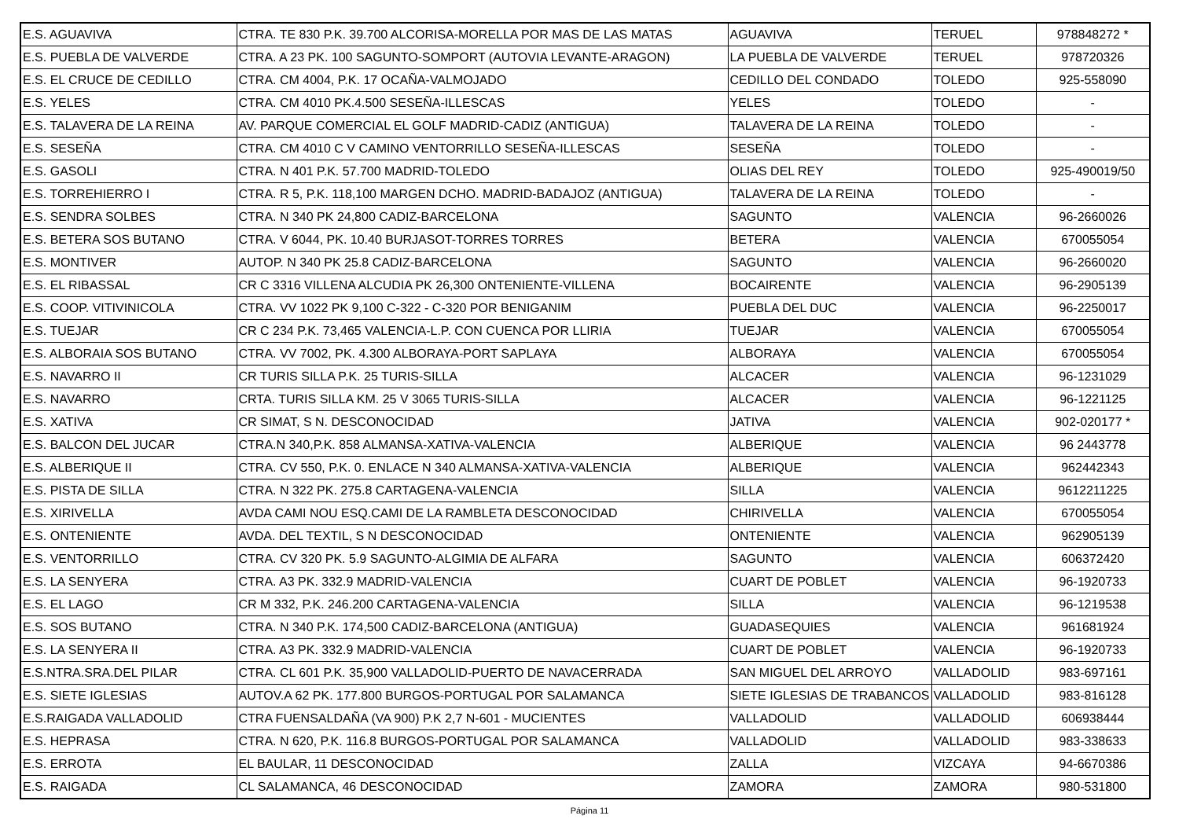| E.S. AGUAVIVA | CTRA. TE 830 P.K. 39.700 ALCORISA-MORELLA POR MAS DE LAS MATAS | AGUAVIVA | TERUEL | 978848272 * |
| E.S. PUEBLA DE VALVERDE | CTRA. A 23 PK. 100 SAGUNTO-SOMPORT (AUTOVIA LEVANTE-ARAGON) | LA PUEBLA DE VALVERDE | TERUEL | 978720326 |
| E.S. EL CRUCE DE CEDILLO | CTRA. CM 4004, P.K. 17 OCAÑA-VALMOJADO | CEDILLO DEL CONDADO | TOLEDO | 925-558090 |
| E.S. YELES | CTRA. CM 4010 PK.4.500 SESEÑA-ILLESCAS | YELES | TOLEDO | - |
| E.S. TALAVERA DE LA REINA | AV. PARQUE COMERCIAL EL GOLF MADRID-CADIZ (ANTIGUA) | TALAVERA DE LA REINA | TOLEDO | - |
| E.S. SESEÑA | CTRA. CM 4010 C V CAMINO VENTORRILLO SESEÑA-ILLESCAS | SESEÑA | TOLEDO | - |
| E.S. GASOLI | CTRA. N 401 P.K. 57.700 MADRID-TOLEDO | OLIAS DEL REY | TOLEDO | 925-490019/50 |
| E.S. TORREHIERRO I | CTRA. R 5, P.K. 118,100 MARGEN DCHO. MADRID-BADAJOZ (ANTIGUA) | TALAVERA DE LA REINA | TOLEDO | - |
| E.S. SENDRA SOLBES | CTRA. N 340 PK 24,800 CADIZ-BARCELONA | SAGUNTO | VALENCIA | 96-2660026 |
| E.S. BETERA SOS BUTANO | CTRA. V 6044, PK. 10.40 BURJASOT-TORRES TORRES | BETERA | VALENCIA | 670055054 |
| E.S. MONTIVER | AUTOP. N 340 PK 25.8 CADIZ-BARCELONA | SAGUNTO | VALENCIA | 96-2660020 |
| E.S. EL RIBASSAL | CR C 3316 VILLENA ALCUDIA PK 26,300 ONTENIENTE-VILLENA | BOCAIRENTE | VALENCIA | 96-2905139 |
| E.S. COOP. VITIVINICOLA | CTRA. VV 1022 PK 9,100 C-322 - C-320 POR BENIGANIM | PUEBLA DEL DUC | VALENCIA | 96-2250017 |
| E.S. TUEJAR | CR C 234 P.K. 73,465 VALENCIA-L.P. CON CUENCA POR LLIRIA | TUEJAR | VALENCIA | 670055054 |
| E.S. ALBORAIA SOS BUTANO | CTRA. VV 7002, PK. 4.300 ALBORAYA-PORT SAPLAYA | ALBORAYA | VALENCIA | 670055054 |
| E.S. NAVARRO II | CR TURIS SILLA P.K. 25 TURIS-SILLA | ALCACER | VALENCIA | 96-1231029 |
| E.S. NAVARRO | CRTA. TURIS SILLA KM. 25 V 3065 TURIS-SILLA | ALCACER | VALENCIA | 96-1221125 |
| E.S. XATIVA | CR SIMAT, S N. DESCONOCIDAD | JATIVA | VALENCIA | 902-020177 * |
| E.S. BALCON DEL JUCAR | CTRA.N 340,P.K. 858 ALMANSA-XATIVA-VALENCIA | ALBERIQUE | VALENCIA | 96 2443778 |
| E.S. ALBERIQUE II | CTRA. CV 550, P.K. 0. ENLACE N 340 ALMANSA-XATIVA-VALENCIA | ALBERIQUE | VALENCIA | 962442343 |
| E.S. PISTA DE SILLA | CTRA. N 322 PK. 275.8 CARTAGENA-VALENCIA | SILLA | VALENCIA | 9612211225 |
| E.S. XIRIVELLA | AVDA CAMI NOU ESQ.CAMI DE LA RAMBLETA DESCONOCIDAD | CHIRIVELLA | VALENCIA | 670055054 |
| E.S. ONTENIENTE | AVDA. DEL TEXTIL, S N DESCONOCIDAD | ONTENIENTE | VALENCIA | 962905139 |
| E.S. VENTORRILLO | CTRA. CV 320 PK. 5.9 SAGUNTO-ALGIMIA DE ALFARA | SAGUNTO | VALENCIA | 606372420 |
| E.S. LA SENYERA | CTRA. A3 PK. 332.9 MADRID-VALENCIA | CUART DE POBLET | VALENCIA | 96-1920733 |
| E.S. EL LAGO | CR M 332, P.K. 246.200 CARTAGENA-VALENCIA | SILLA | VALENCIA | 96-1219538 |
| E.S. SOS BUTANO | CTRA. N 340 P.K. 174,500 CADIZ-BARCELONA (ANTIGUA) | GUADASEQUIES | VALENCIA | 961681924 |
| E.S. LA SENYERA II | CTRA. A3 PK. 332.9 MADRID-VALENCIA | CUART DE POBLET | VALENCIA | 96-1920733 |
| E.S.NTRA.SRA.DEL PILAR | CTRA. CL 601 P.K. 35,900 VALLADOLID-PUERTO DE NAVACERRADA | SAN MIGUEL DEL ARROYO | VALLADOLID | 983-697161 |
| E.S. SIETE IGLESIAS | AUTOV.A 62 PK. 177.800 BURGOS-PORTUGAL POR SALAMANCA | SIETE IGLESIAS DE TRABANCOS | VALLADOLID | 983-816128 |
| E.S.RAIGADA VALLADOLID | CTRA FUENSALDAÑA (VA 900) P.K 2,7 N-601 - MUCIENTES | VALLADOLID | VALLADOLID | 606938444 |
| E.S. HEPRASA | CTRA. N 620, P.K. 116.8 BURGOS-PORTUGAL POR SALAMANCA | VALLADOLID | VALLADOLID | 983-338633 |
| E.S. ERROTA | EL BAULAR, 11 DESCONOCIDAD | ZALLA | VIZCAYA | 94-6670386 |
| E.S. RAIGADA | CL SALAMANCA, 46 DESCONOCIDAD | ZAMORA | ZAMORA | 980-531800 |
Página 11